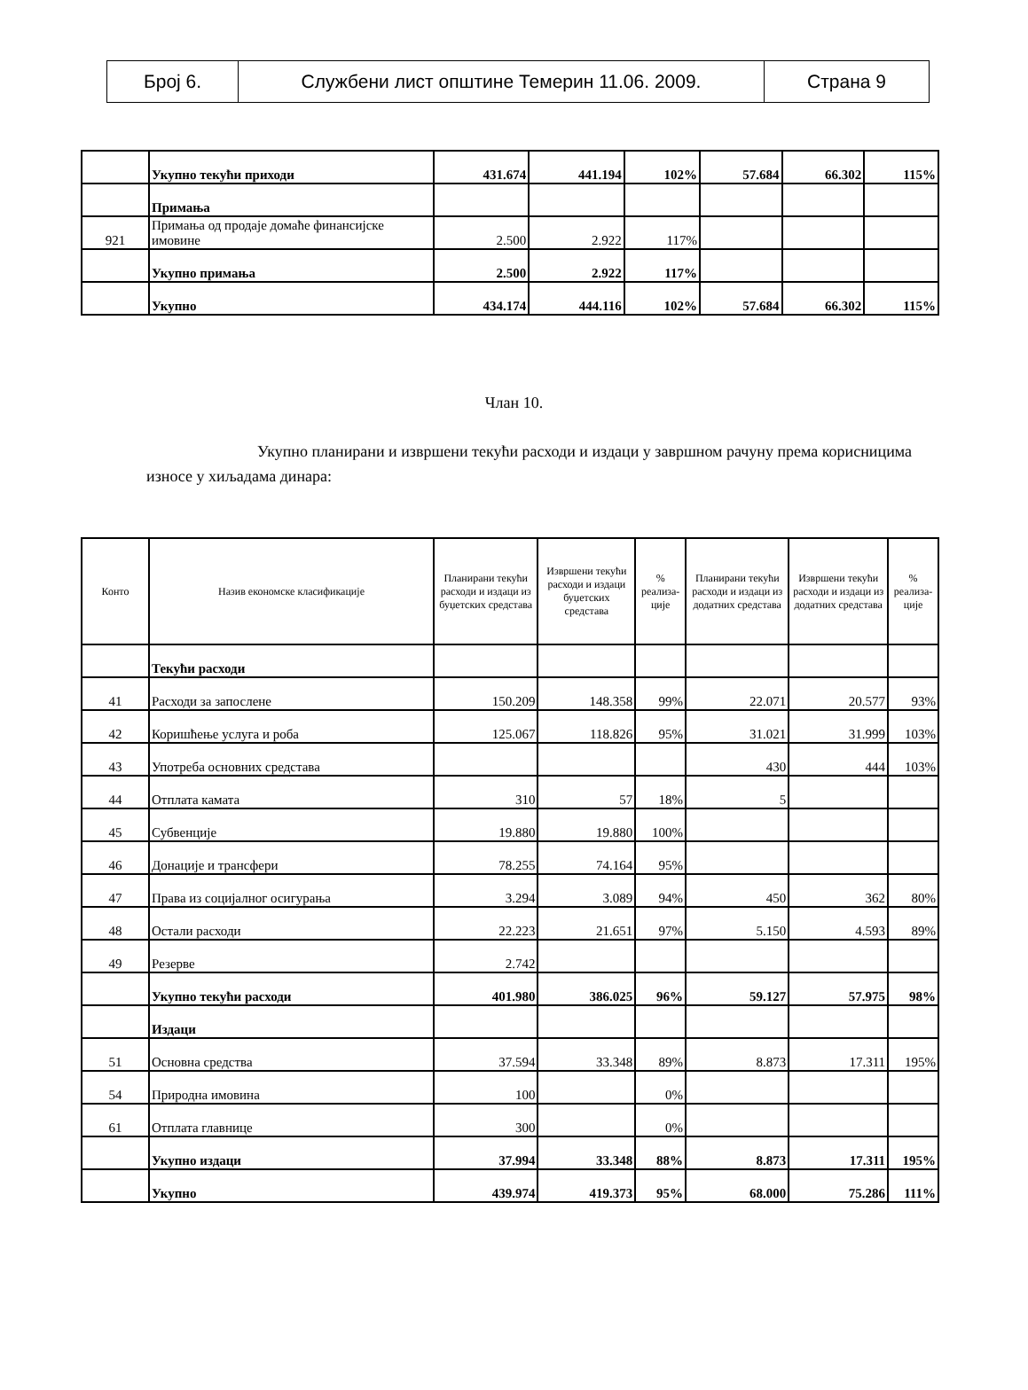| Број 6. | Службени лист општине Темерин 11.06. 2009. | Страна 9 |
| | Укупно текући приходи | 431.674 | 441.194 | 102% | 57.684 | 66.302 | 115% |
| | Примања | | | | | | |
| 921 | Примања од продаје домаће финансијске имовине | 2.500 | 2.922 | 117% | | | |
| | Укупно примања | 2.500 | 2.922 | 117% | | | |
| | Укупно | 434.174 | 444.116 | 102% | 57.684 | 66.302 | 115% |
Члан 10.
Укупно планирани и извршени текући расходи и издаци у завршном рачуну према корисницима износе у хиљадама динара:
| Конто | Назив економске класификације | Планирани текући расходи и издаци из буџетских средстава | Извршени текући расходи и издаци буџетских средстава | % реализа-ције | Планирани текући расходи и издаци из додатних средстава | Извршени текући расходи и издаци из додатних средстава | % реализа-ције |
| --- | --- | --- | --- | --- | --- | --- | --- |
| | Текући расходи | | | | | | |
| 41 | Расходи за запослене | 150.209 | 148.358 | 99% | 22.071 | 20.577 | 93% |
| 42 | Коришћење услуга и роба | 125.067 | 118.826 | 95% | 31.021 | 31.999 | 103% |
| 43 | Употреба основних средстава | | | | 430 | 444 | 103% |
| 44 | Отплата камата | 310 | 57 | 18% | 5 | | |
| 45 | Субвенције | 19.880 | 19.880 | 100% | | | |
| 46 | Донације и трансфери | 78.255 | 74.164 | 95% | | | |
| 47 | Права из социјалног осигурања | 3.294 | 3.089 | 94% | 450 | 362 | 80% |
| 48 | Остали расходи | 22.223 | 21.651 | 97% | 5.150 | 4.593 | 89% |
| 49 | Резерве | 2.742 | | | | | |
| | Укупно текући расходи | 401.980 | 386.025 | 96% | 59.127 | 57.975 | 98% |
| | Издаци | | | | | | |
| 51 | Основна средства | 37.594 | 33.348 | 89% | 8.873 | 17.311 | 195% |
| 54 | Природна имовина | 100 | | 0% | | | |
| 61 | Отплата главнице | 300 | | 0% | | | |
| | Укупно издаци | 37.994 | 33.348 | 88% | 8.873 | 17.311 | 195% |
| | Укупно | 439.974 | 419.373 | 95% | 68.000 | 75.286 | 111% |